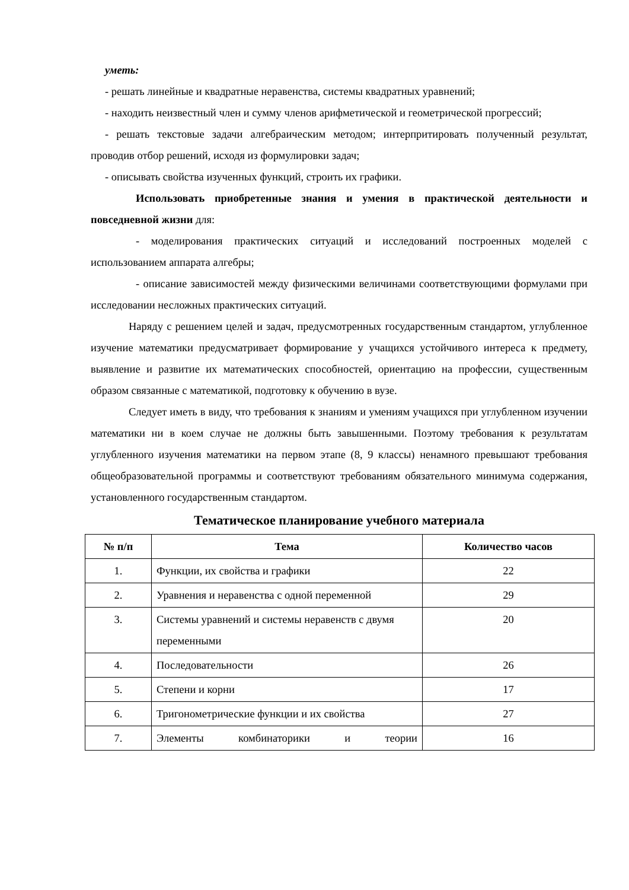уметь:
- решать линейные и квадратные неравенства, системы квадратных уравнений;
- находить неизвестный член и сумму членов арифметической и геометрической прогрессий;
- решать текстовые задачи алгебраическим методом; интерпритировать полученный результат, проводив отбор решений, исходя из формулировки задач;
- описывать свойства изученных функций, строить их графики.
Использовать приобретенные знания и умения в практической деятельности и повседневной жизни для:
- моделирования практических ситуаций и исследований построенных моделей с использованием аппарата алгебры;
- описание зависимостей между физическими величинами соответствующими формулами при исследовании несложных практических ситуаций.
Наряду с решением целей и задач, предусмотренных государственным стандартом, углубленное изучение математики предусматривает формирование у учащихся устойчивого интереса к предмету, выявление и развитие их математических способностей, ориентацию на профессии, существенным образом связанные с математикой, подготовку к обучению в вузе.
Следует иметь в виду, что требования к знаниям и умениям учащихся при углубленном изучении математики ни в коем случае не должны быть завышенными. Поэтому требования к результатам углубленного изучения математики на первом этапе (8, 9 классы) ненамного превышают требования общеобразовательной программы и соответствуют требованиям обязательного минимума содержания, установленного государственным стандартом.
Тематическое планирование учебного материала
| № п/п | Тема | Количество часов |
| --- | --- | --- |
| 1. | Функции, их свойства и графики | 22 |
| 2. | Уравнения и неравенства с одной переменной | 29 |
| 3. | Системы уравнений и системы неравенств с двумя переменными | 20 |
| 4. | Последовательности | 26 |
| 5. | Степени и корни | 17 |
| 6. | Тригонометрические функции и их свойства | 27 |
| 7. | Элементы комбинаторики и теории | 16 |